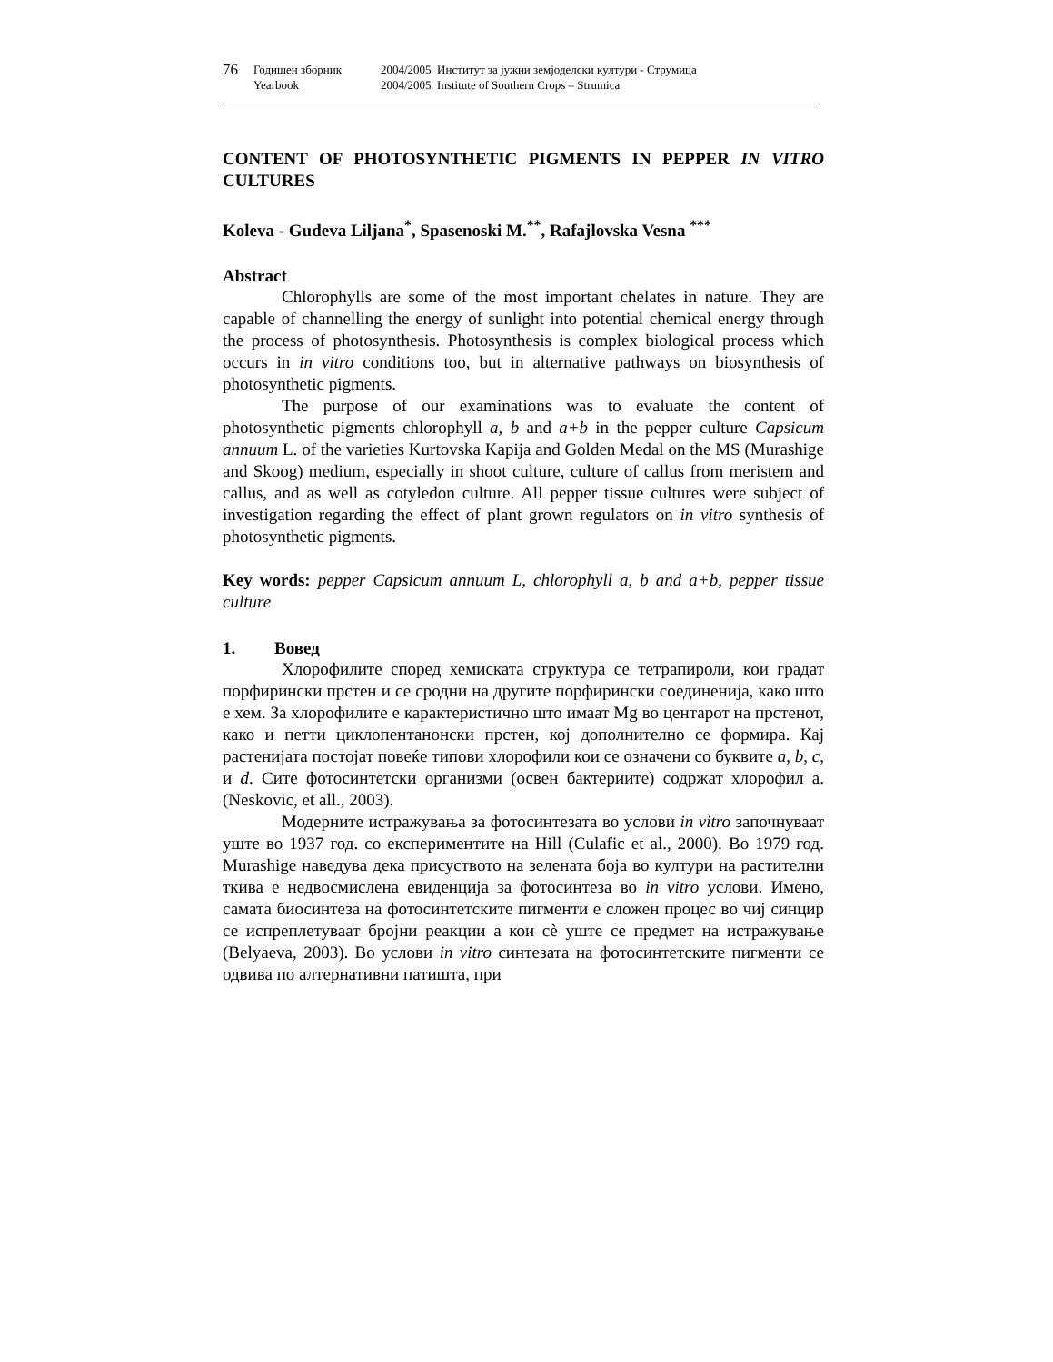76 Годишен зборник 2004/2005 Институт за јужни земјоделски култури - Струмица Yearbook 2004/2005 Institute of Southern Crops – Strumica
CONTENT OF PHOTOSYNTHETIC PIGMENTS IN PEPPER IN VITRO CULTURES
Koleva - Gudeva Liljana<sup>*</sup>, Spasenoski M.<sup>**</sup>, Rafajlovska Vesna <sup>***</sup>
Abstract
Chlorophylls are some of the most important chelates in nature. They are capable of channelling the energy of sunlight into potential chemical energy through the process of photosynthesis. Photosynthesis is complex biological process which occurs in in vitro conditions too, but in alternative pathways on biosynthesis of photosynthetic pigments.
The purpose of our examinations was to evaluate the content of photosynthetic pigments chlorophyll a, b and a+b in the pepper culture Capsicum annuum L. of the varieties Kurtovska Kapija and Golden Medal on the MS (Murashige and Skoog) medium, especially in shoot culture, culture of callus from meristem and callus, and as well as cotyledon culture. All pepper tissue cultures were subject of investigation regarding the effect of plant grown regulators on in vitro synthesis of photosynthetic pigments.
Key words: pepper Capsicum annuum L, chlorophyll a, b and a+b, pepper tissue culture
1. Вовед
Хлорофилите според хемиската структура се тетрапироли, кои градат порфирински прстен и се сродни на другите порфирински соединенија, како што е хем. За хлорофилите е карактеристично што имаат Mg во центарот на прстенот, како и петти циклопентанонски прстен, кој дополнително се формира. Кај растенијата постојат повеќе типови хлорофили кои се означени со буквите a, b, c, и d. Сите фотосинтетски организми (освен бактериите) содржат хлорофил а. (Neskovic, et all., 2003).
Модерните истражувања за фотосинтезата во услови in vitro започнуваат уште во 1937 год. со експериментите на Hill (Culafic et al., 2000). Во 1979 год. Murashige наведува дека присуството на зелената боја во култури на растителни ткива е недвосмислена евиденција за фотосинтеза во in vitro услови. Имено, самата биосинтеза на фотосинтетските пигменти е сложен процес во чиј синцир се испреплетуваат бројни реакции а кои сѐ уште се предмет на истражување (Belyaeva, 2003). Во услови in vitro синтезата на фотосинтетските пигменти се одвива по алтернативни патишта, при